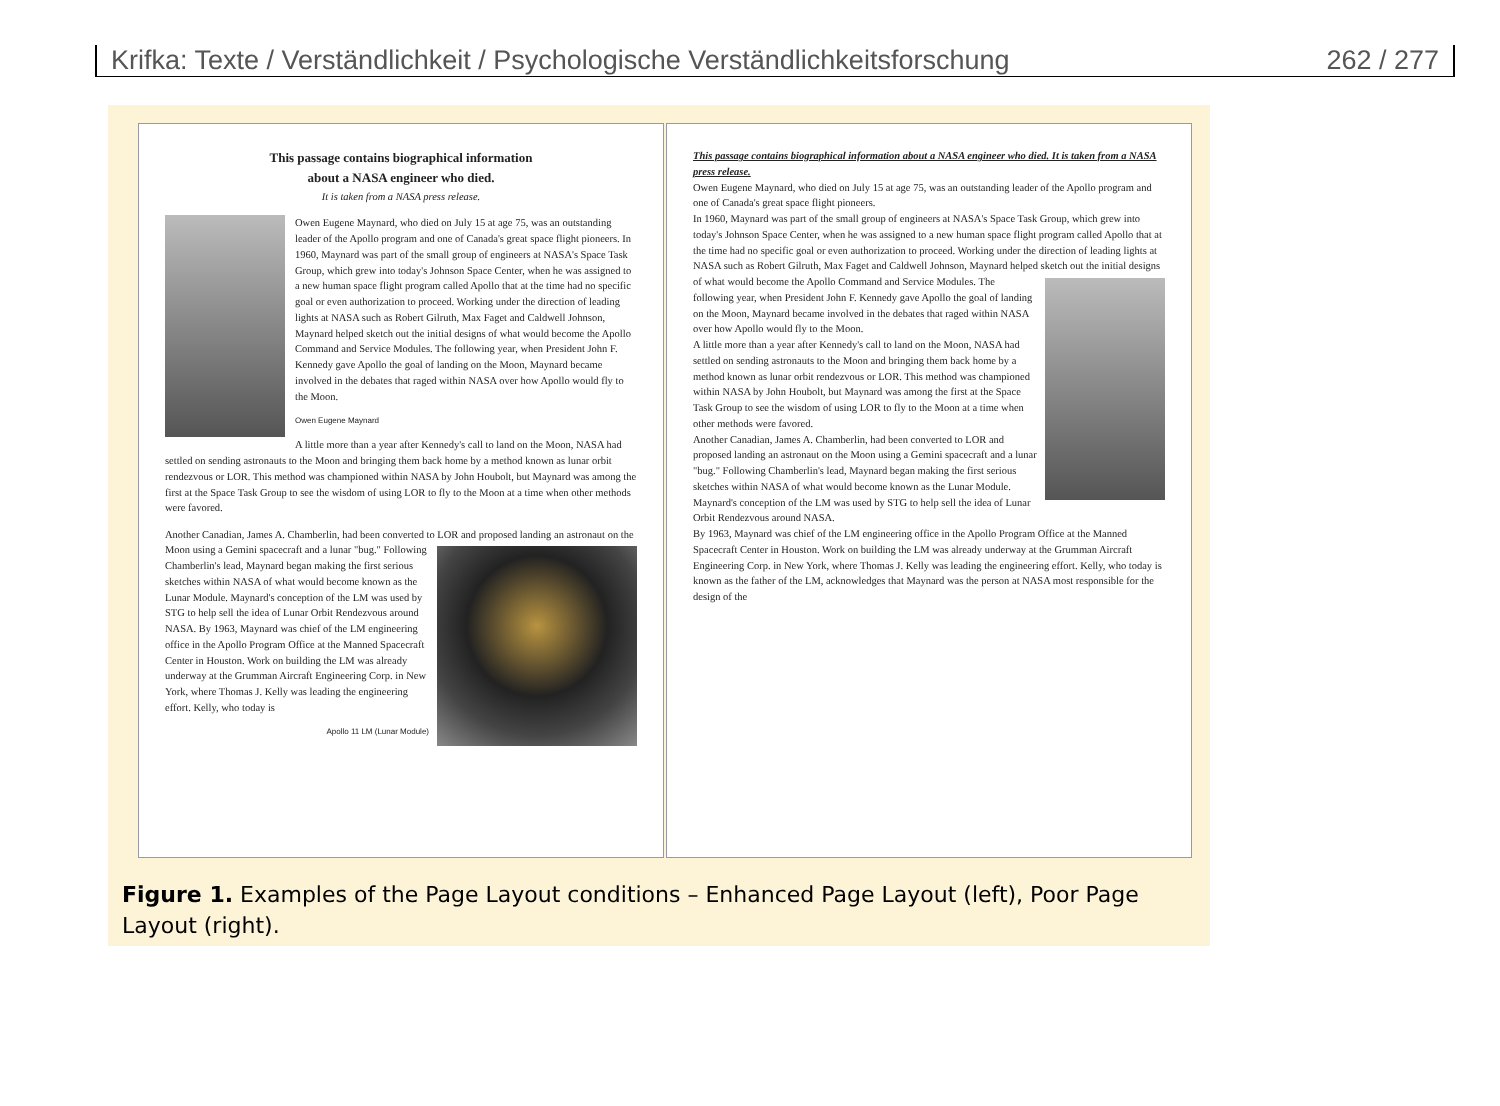Krifka: Texte / Verständlichkeit / Psychologische Verständlichkeitsforschung 262 / 277
This passage contains biographical information
about a NASA engineer who died.
It is taken from a NASA press release.
Owen Eugene Maynard, who died on July 15 at age 75, was an outstanding leader of the Apollo program and one of Canada's great space flight pioneers. In 1960, Maynard was part of the small group of engineers at NASA's Space Task Group, which grew into today's Johnson Space Center, when he was assigned to a new human space flight program called Apollo that at the time had no specific goal or even authorization to proceed. Working under the direction of leading lights at NASA such as Robert Gilruth, Max Faget and Caldwell Johnson, Maynard helped sketch out the initial designs of what would become the Apollo Command and Service Modules. The following year, when President John F. Kennedy gave Apollo the goal of landing on the Moon, Maynard became involved in the debates that raged within NASA over how Apollo would fly to the Moon.
Owen Eugene Maynard
A little more than a year after Kennedy's call to land on the Moon, NASA had settled on sending astronauts to the Moon and bringing them back home by a method known as lunar orbit rendezvous or LOR. This method was championed within NASA by John Houbolt, but Maynard was among the first at the Space Task Group to see the wisdom of using LOR to fly to the Moon at a time when other methods were favored.
Another Canadian, James A. Chamberlin, had been converted to LOR and proposed landing an astronaut on the Moon using a Gemini spacecraft and a lunar "bug." Following Chamberlin's lead, Maynard began making the first serious sketches within NASA of what would become known as the Lunar Module. Maynard's conception of the LM was used by STG to help sell the idea of Lunar Orbit Rendezvous around NASA. By 1963, Maynard was chief of the LM engineering office in the Apollo Program Office at the Manned Spacecraft Center in Houston. Work on building the LM was already underway at the Grumman Aircraft Engineering Corp. in New York, where Thomas J. Kelly was leading the engineering effort. Kelly, who today is
Apollo 11 LM (Lunar Module)
This passage contains biographical information about a NASA engineer who died. It is taken from a NASA press release.
Owen Eugene Maynard, who died on July 15 at age 75, was an outstanding leader of the Apollo program and one of Canada's great space flight pioneers.
In 1960, Maynard was part of the small group of engineers at NASA's Space Task Group, which grew into today's Johnson Space Center, when he was assigned to a new human space flight program called Apollo that at the time had no specific goal or even authorization to proceed. Working under the direction of leading lights at NASA such as Robert Gilruth, Max Faget and Caldwell Johnson, Maynard helped sketch out the initial designs of what would become the Apollo Command and Service Modules. The following year, when President John F. Kennedy gave Apollo the goal of landing on the Moon, Maynard became involved in the debates that raged within NASA over how Apollo would fly to the Moon.
A little more than a year after Kennedy's call to land on the Moon, NASA had settled on sending astronauts to the Moon and bringing them back home by a method known as lunar orbit rendezvous or LOR. This method was championed within NASA by John Houbolt, but Maynard was among the first at the Space Task Group to see the wisdom of using LOR to fly to the Moon at a time when other methods were favored.
Another Canadian, James A. Chamberlin, had been converted to LOR and proposed landing an astronaut on the Moon using a Gemini spacecraft and a lunar "bug." Following Chamberlin's lead, Maynard began making the first serious sketches within NASA of what would become known as the Lunar Module. Maynard's conception of the LM was used by STG to help sell the idea of Lunar Orbit Rendezvous around NASA.
By 1963, Maynard was chief of the LM engineering office in the Apollo Program Office at the Manned Spacecraft Center in Houston. Work on building the LM was already underway at the Grumman Aircraft Engineering Corp. in New York, where Thomas J. Kelly was leading the engineering effort. Kelly, who today is known as the father of the LM, acknowledges that Maynard was the person at NASA most responsible for the design of the
Figure 1. Examples of the Page Layout conditions – Enhanced Page Layout (left), Poor Page Layout (right).